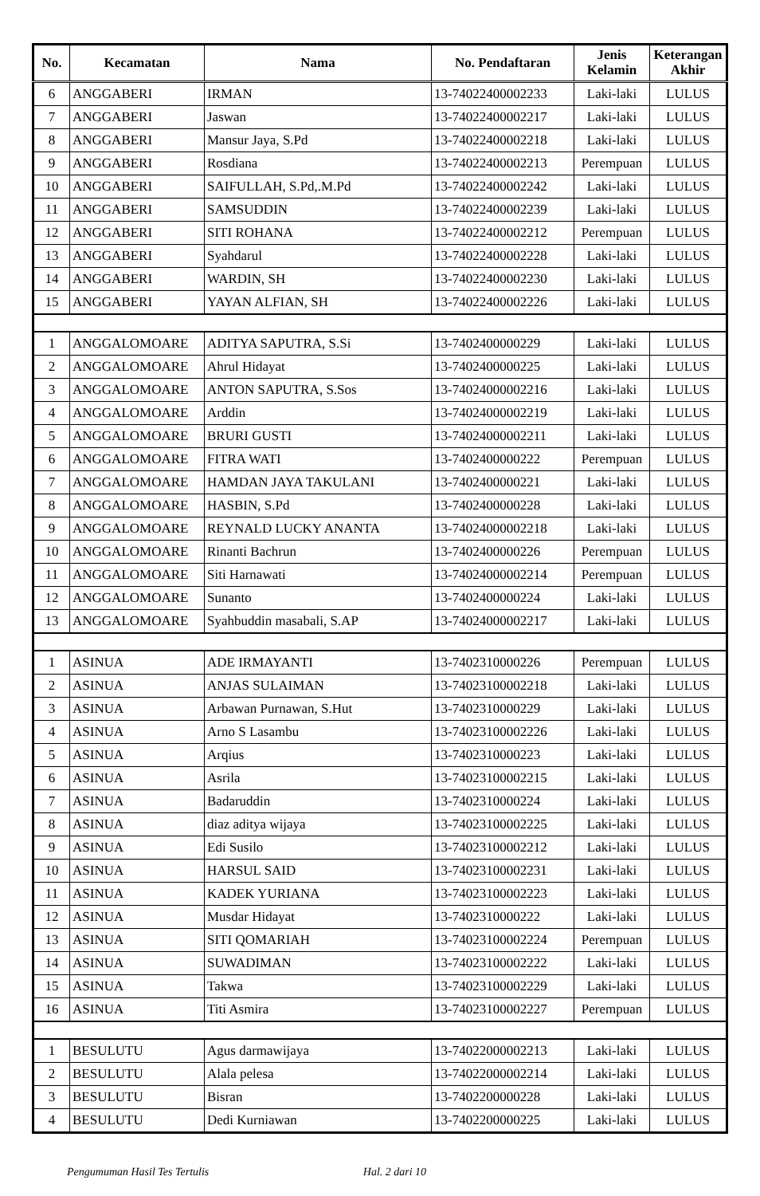| No. | Kecamatan | Nama | No. Pendaftaran | Jenis Kelamin | Keterangan Akhir |
| --- | --- | --- | --- | --- | --- |
| 6 | ANGGABERI | IRMAN | 13-74022400002233 | Laki-laki | LULUS |
| 7 | ANGGABERI | Jaswan | 13-74022400002217 | Laki-laki | LULUS |
| 8 | ANGGABERI | Mansur Jaya, S.Pd | 13-74022400002218 | Laki-laki | LULUS |
| 9 | ANGGABERI | Rosdiana | 13-74022400002213 | Perempuan | LULUS |
| 10 | ANGGABERI | SAIFULLAH, S.Pd,.M.Pd | 13-74022400002242 | Laki-laki | LULUS |
| 11 | ANGGABERI | SAMSUDDIN | 13-74022400002239 | Laki-laki | LULUS |
| 12 | ANGGABERI | SITI ROHANA | 13-74022400002212 | Perempuan | LULUS |
| 13 | ANGGABERI | Syahdarul | 13-74022400002228 | Laki-laki | LULUS |
| 14 | ANGGABERI | WARDIN, SH | 13-74022400002230 | Laki-laki | LULUS |
| 15 | ANGGABERI | YAYAN ALFIAN, SH | 13-74022400002226 | Laki-laki | LULUS |
| 1 | ANGGALOMOARE | ADITYA SAPUTRA, S.Si | 13-7402400000229 | Laki-laki | LULUS |
| 2 | ANGGALOMOARE | Ahrul Hidayat | 13-7402400000225 | Laki-laki | LULUS |
| 3 | ANGGALOMOARE | ANTON SAPUTRA, S.Sos | 13-74024000002216 | Laki-laki | LULUS |
| 4 | ANGGALOMOARE | Arddin | 13-74024000002219 | Laki-laki | LULUS |
| 5 | ANGGALOMOARE | BRURI GUSTI | 13-74024000002211 | Laki-laki | LULUS |
| 6 | ANGGALOMOARE | FITRA WATI | 13-7402400000222 | Perempuan | LULUS |
| 7 | ANGGALOMOARE | HAMDAN JAYA TAKULANI | 13-7402400000221 | Laki-laki | LULUS |
| 8 | ANGGALOMOARE | HASBIN, S.Pd | 13-7402400000228 | Laki-laki | LULUS |
| 9 | ANGGALOMOARE | REYNALD LUCKY ANANTA | 13-74024000002218 | Laki-laki | LULUS |
| 10 | ANGGALOMOARE | Rinanti Bachrun | 13-7402400000226 | Perempuan | LULUS |
| 11 | ANGGALOMOARE | Siti Harnawati | 13-74024000002214 | Perempuan | LULUS |
| 12 | ANGGALOMOARE | Sunanto | 13-7402400000224 | Laki-laki | LULUS |
| 13 | ANGGALOMOARE | Syahbuddin masabali, S.AP | 13-74024000002217 | Laki-laki | LULUS |
| 1 | ASINUA | ADE IRMAYANTI | 13-7402310000226 | Perempuan | LULUS |
| 2 | ASINUA | ANJAS SULAIMAN | 13-74023100002218 | Laki-laki | LULUS |
| 3 | ASINUA | Arbawan Purnawan, S.Hut | 13-7402310000229 | Laki-laki | LULUS |
| 4 | ASINUA | Arno S Lasambu | 13-74023100002226 | Laki-laki | LULUS |
| 5 | ASINUA | Arqius | 13-7402310000223 | Laki-laki | LULUS |
| 6 | ASINUA | Asrila | 13-74023100002215 | Laki-laki | LULUS |
| 7 | ASINUA | Badaruddin | 13-7402310000224 | Laki-laki | LULUS |
| 8 | ASINUA | diaz aditya wijaya | 13-74023100002225 | Laki-laki | LULUS |
| 9 | ASINUA | Edi Susilo | 13-74023100002212 | Laki-laki | LULUS |
| 10 | ASINUA | HARSUL SAID | 13-74023100002231 | Laki-laki | LULUS |
| 11 | ASINUA | KADEK YURIANA | 13-74023100002223 | Laki-laki | LULUS |
| 12 | ASINUA | Musdar Hidayat | 13-7402310000222 | Laki-laki | LULUS |
| 13 | ASINUA | SITI QOMARIAH | 13-74023100002224 | Perempuan | LULUS |
| 14 | ASINUA | SUWADIMAN | 13-74023100002222 | Laki-laki | LULUS |
| 15 | ASINUA | Takwa | 13-74023100002229 | Laki-laki | LULUS |
| 16 | ASINUA | Titi Asmira | 13-74023100002227 | Perempuan | LULUS |
| 1 | BESULUTU | Agus darmawijaya | 13-74022000002213 | Laki-laki | LULUS |
| 2 | BESULUTU | Alala pelesa | 13-74022000002214 | Laki-laki | LULUS |
| 3 | BESULUTU | Bisran | 13-7402200000228 | Laki-laki | LULUS |
| 4 | BESULUTU | Dedi Kurniawan | 13-7402200000225 | Laki-laki | LULUS |
Pengumuman Hasil Tes Tertulis Hal. 2 dari 10